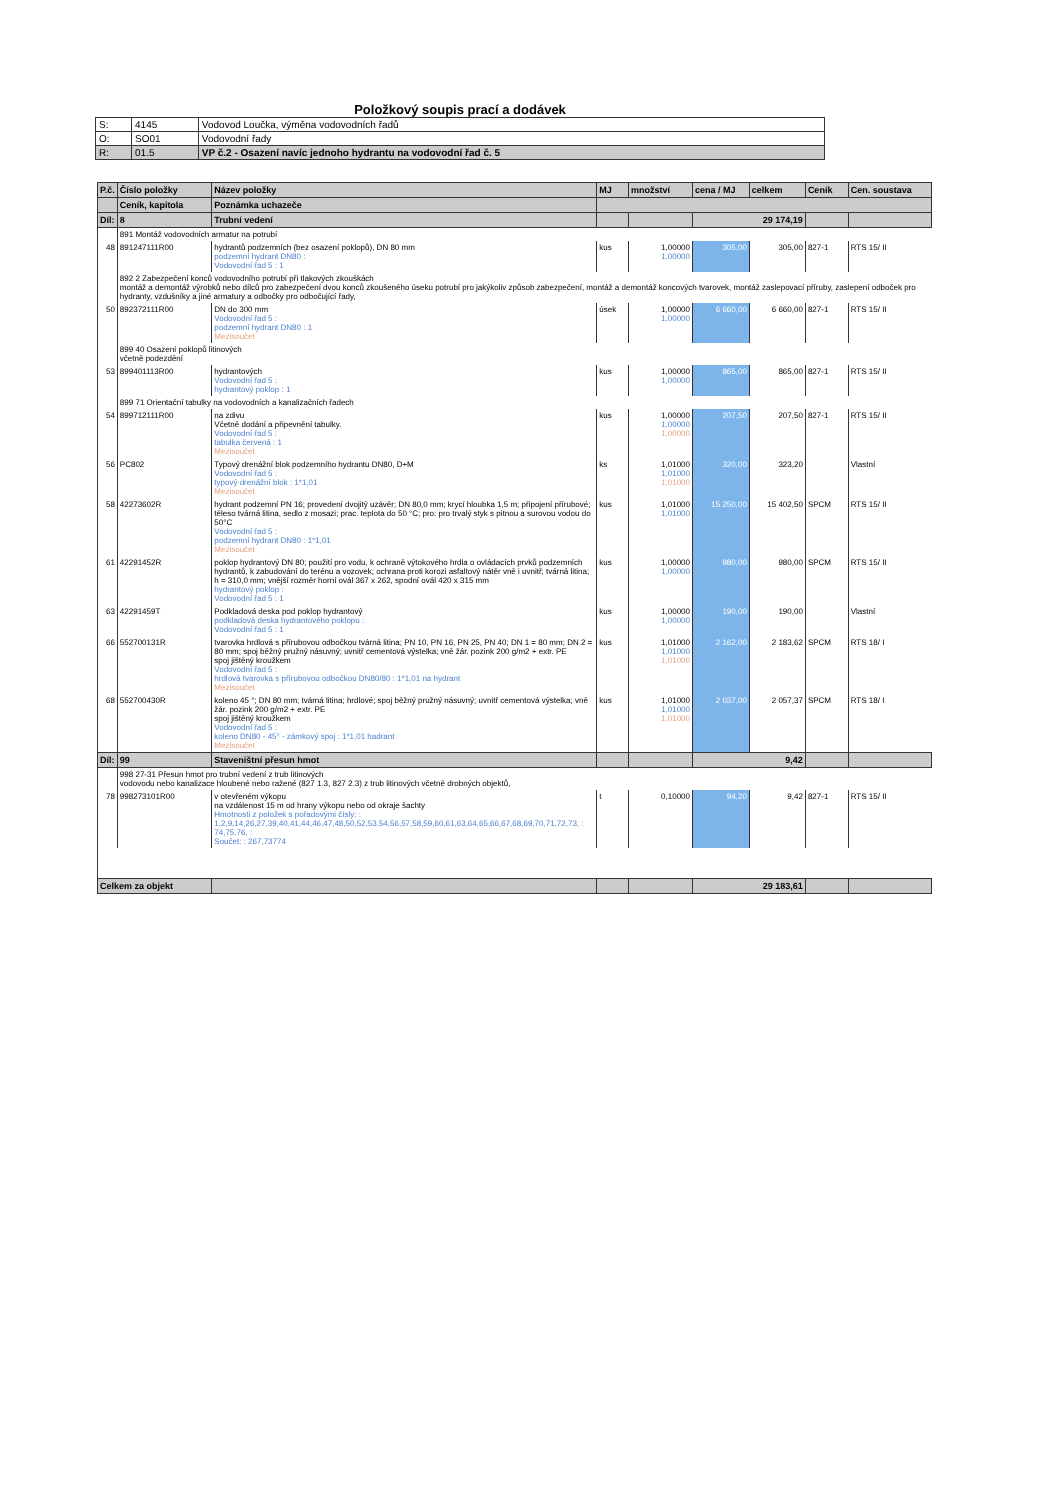Položkový soupis prací a dodávek
| S: | 4145 | Vodovod Loučka, výměna vodovodních řadů |
| O: | SO01 | Vodovodní řady |
| R: | 01.5 | VP č.2 - Osazení navíc jednoho hydrantu na vodovodní řad č. 5 |
| P.č. | Číslo položky | Název položky | MJ | množství | cena / MJ | celkem | Ceník | Cen. soustava |
| --- | --- | --- | --- | --- | --- | --- | --- | --- |
| | Ceník, kapitola | Poznámka uchazeče | | | | | | |
| Díl: | 8 | Trubní vedení | | | 29 174,19 | | | |
| | 891 Montáž vodovodních armatur na potrubí | | | | | | | |
| 48 | 891247111R00 | hydrantů podzemních (bez osazení poklopů), DN 80 mm podzemní hydrant DN80 : Vodovodní řad 5 : 1 | kus | 1,00000 1,00000 | 305,00 | 305,00 | 827-1 | RTS 15/ II |
| | 892 2 Zabezpečení konců vodovodního potrubí při tlakových zkouškách montáž a demontáž výrobků nebo dílců pro zabezpečení dvou konců zkoušeného úseku potrubí pro jakýkoliv způsob zabezpečení, montáž a demontáž koncových tvarovek, montáž zaslepovací příruby, zaslepení odboček pro hydranty, vzdušníky a jiné armatury a odbočky pro odbočující řady, | | | | | | | |
| 50 | 892372111R00 | DN do 300 mm Vodovodní řad 5 : podzemní hydrant DN80 : 1 Mezisoučet | úsek | 1,00000 1,00000 | 6 660,00 | 6 660,00 | 827-1 | RTS 15/ II |
| | 899 40 Osazení poklopů litinových včetně podezdění | | | | | | | |
| 53 | 899401113R00 | hydrantových Vodovodní řad 5 : hydrantový poklop : 1 | kus | 1,00000 1,00000 | 865,00 | 865,00 | 827-1 | RTS 15/ II |
| | 899 71 Orientační tabulky na vodovodních a kanalizačních řadech | | | | | | | |
| 54 | 899712111R00 | na zdivu Včetně dodání a připevnění tabulky. Vodovodní řad 5 : tabulka červená : 1 Mezisoučet | kus | 1,00000 1,00000 1,00000 | 207,50 | 207,50 | 827-1 | RTS 15/ II |
| 56 | PC802 | Typový drenážní blok podzemního hydrantu DN80, D+M Vodovodní řad 5 : typový drenážní blok : 1*1,01 Mezisoučet | ks | 1,01000 1,01000 1,01000 | 320,00 | 323,20 | | Vlastní |
| 58 | 42273602R | hydrant podzemní PN 16; provedení dvojitý uzávěr; DN 80,0 mm; krycí hloubka 1,5 m; připojení přírubové; těleso tvárná litina, sedlo z mosazi; prac. teplota do 50 °C; pro: pro trvalý styk s pitnou a surovou vodou do 50°C Vodovodní řad 5 : podzemní hydrant DN80 : 1*1,01 Mezisoučet | kus | 1,01000 1,01000 | 15 250,00 | 15 402,50 | SPCM | RTS 15/ II |
| 61 | 42291452R | poklop hydrantový DN 80; použití pro vodu, k ochraně výtokového hrdla o ovládacích prvků podzemních hydrantů, k zabudování do terénu a vozovek; ochrana proti korozi asfaltový nátěr vně i uvnitř; tvárná litina; h = 310,0 mm; vnější rozměr horní ovál 367 x 262, spodní ovál 420 x 315 mm hydrantový poklop : Vodovodní řad 5 : 1 | kus | 1,00000 1,00000 | 980,00 | 980,00 | SPCM | RTS 15/ II |
| 63 | 42291459T | Podkladová deska pod poklop hydrantový podkladová deska hydrantového poklopu : Vodovodní řad 5 : 1 | kus | 1,00000 1,00000 | 190,00 | 190,00 | | Vlastní |
| 66 | 552700131R | tvarovka hrdlová s přírubovou odbočkou tvárná litina; PN 10, PN 16, PN 25, PN 40; DN 1 = 80 mm; DN 2 = 80 mm; spoj běžný pružný násuvný; uvnitř cementová výstelka; vně žár. pozink 200 g/m2 + extr. PE spoj jištěný kroužkem Vodovodní řad 5 : hrdlová tvarovka s přírubovou odbočkou DN80/80 : 1*1,01 na hydrant Mezisoučet | kus | 1,01000 1,01000 1,01000 | 2 162,00 | 2 183,62 | SPCM | RTS 18/ I |
| 68 | 552700430R | koleno 45 °; DN 80 mm; tvárná litina; hrdlové; spoj běžný pružný násuvný; uvnitř cementová výstelka; vně žár. pozink 200 g/m2 + extr. PE spoj jištěný kroužkem Vodovodní řad 5 : koleno DN80 - 45° - zámkový spoj : 1*1,01 hadrant Mezisoučet | kus | 1,01000 1,01000 1,01000 | 2 037,00 | 2 057,37 | SPCM | RTS 18/ I |
| Díl: | 99 | Staveništní přesun hmot | | | 9,42 | | | |
| | 998 27-31 Přesun hmot pro trubní vedení z trub litinových vodovodu nebo kanalizace hloubené nebo ražené (827 1.3, 827 2.3) z trub litinových včetně drobných objektů, | | | | | | | |
| 78 | 998273101R00 | v otevřeném výkopu na vzdálenost 15 m od hrany výkopu nebo od okraje šachty Hmotnosti z položek s pořadovými čísly: : 1,2,9,14,26,27,39,40,41,44,46,47,48,50,52,53,54,56,57,58,59,60,61,63,64,65,66,67,68,69,70,71,72,73, : 74,75,76, : Součet: : 267,73774 | t | 0,10000 | 94,20 | 9,42 | 827-1 | RTS 15/ II |
| Celkem za objekt | | | | | 29 183,61 | | | |